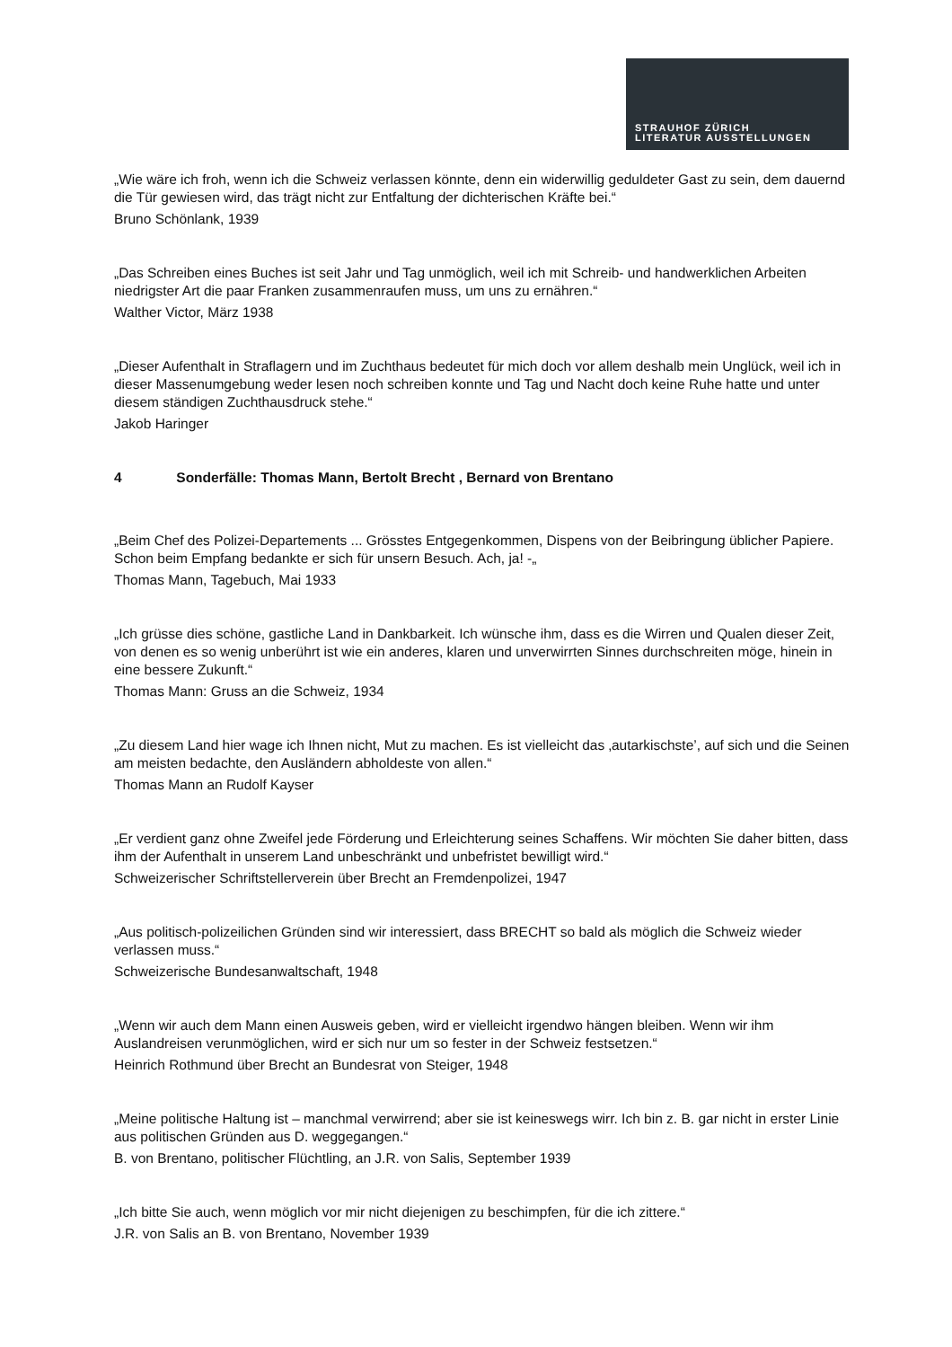STRAUHOF ZÜRICH
LITERATUR AUSSTELLUNGEN
„Wie wäre ich froh, wenn ich die Schweiz verlassen könnte, denn ein widerwillig geduldeter Gast zu sein, dem dauernd die Tür gewiesen wird, das trägt nicht zur Entfaltung der dichterischen Kräfte bei.“
Bruno Schönlank, 1939
„Das Schreiben eines Buches ist seit Jahr und Tag unmöglich, weil ich mit Schreib- und handwerklichen Arbeiten niedrigster Art die paar Franken zusammenraufen muss, um uns zu ernähren.“
Walther Victor, März 1938
„Dieser Aufenthalt in Straflagern und im Zuchthaus bedeutet für mich doch vor allem deshalb mein Unglück, weil ich in dieser Massenumgebung weder lesen noch schreiben konnte und Tag und Nacht doch keine Ruhe hatte und unter diesem ständigen Zuchthausdruck stehe.“
Jakob Haringer
4 Sonderfälle: Thomas Mann, Bertolt Brecht , Bernard von Brentano
„Beim Chef des Polizei-Departements ... Grösstes Entgegenkommen, Dispens von der Beibringung üblicher Papiere. Schon beim Empfang bedankte er sich für unsern Besuch. Ach, ja! -„
Thomas Mann, Tagebuch, Mai 1933
„Ich grüsse dies schöne, gastliche Land in Dankbarkeit. Ich wünsche ihm, dass es die Wirren und Qualen dieser Zeit, von denen es so wenig unberührt ist wie ein anderes, klaren und unverwirrten Sinnes durchschreiten möge, hinein in eine bessere Zukunft.“
Thomas Mann: Gruss an die Schweiz, 1934
„Zu diesem Land hier wage ich Ihnen nicht, Mut zu machen. Es ist vielleicht das ‚autarkischste’, auf sich und die Seinen am meisten bedachte, den Ausländern abholdeste von allen.“
Thomas Mann an Rudolf Kayser
„Er verdient ganz ohne Zweifel jede Förderung und Erleichterung seines Schaffens. Wir möchten Sie daher bitten, dass ihm der Aufenthalt in unserem Land unbeschränkt und unbefristet bewilligt wird.“
Schweizerischer Schriftstellerverein über Brecht an Fremdenpolizei, 1947
„Aus politisch-polizeilichen Gründen sind wir interessiert, dass BRECHT so bald als möglich die Schweiz wieder verlassen muss.“
Schweizerische Bundesanwaltschaft, 1948
„Wenn wir auch dem Mann einen Ausweis geben, wird er vielleicht irgendwo hängen bleiben. Wenn wir ihm Auslandreisen verunmöglichen, wird er sich nur um so fester in der Schweiz festsetzen.“
Heinrich Rothmund über Brecht an Bundesrat von Steiger, 1948
„Meine politische Haltung ist – manchmal verwirrend; aber sie ist keineswegs wirr. Ich bin z. B. gar nicht in erster Linie aus politischen Gründen aus D. weggegangen.“
B. von Brentano, politischer Flüchtling, an J.R. von Salis, September 1939
„Ich bitte Sie auch, wenn möglich vor mir nicht diejenigen zu beschimpfen, für die ich zittere.“
J.R. von Salis an B. von Brentano, November 1939